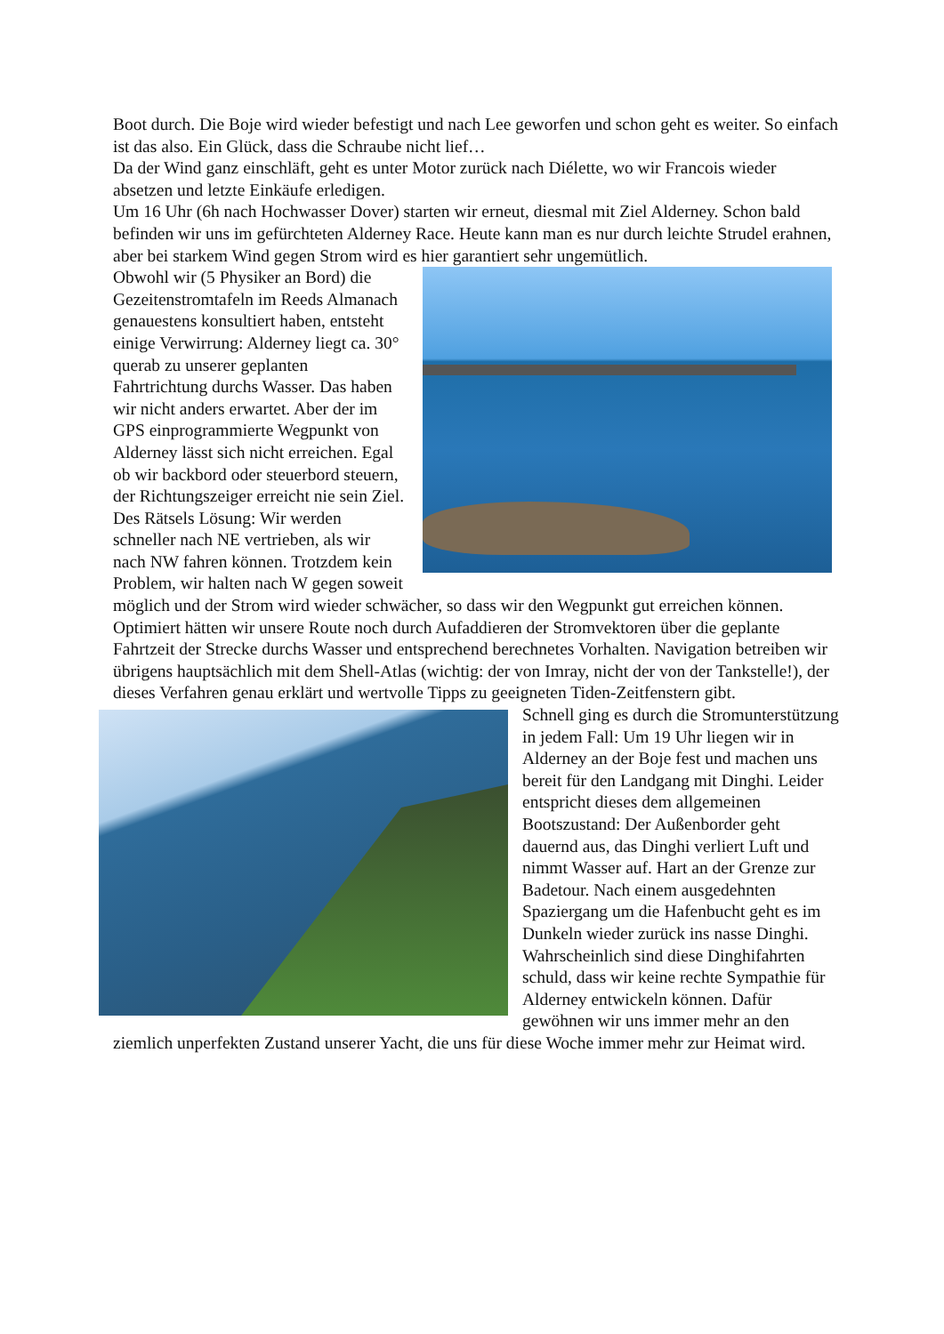Boot durch. Die Boje wird wieder befestigt und nach Lee geworfen und schon geht es weiter. So einfach ist das also. Ein Glück, dass die Schraube nicht lief…
Da der Wind ganz einschläft, geht es unter Motor zurück nach Diélette, wo wir Francois wieder absetzen und letzte Einkäufe erledigen.
Um 16 Uhr (6h nach Hochwasser Dover) starten wir erneut, diesmal mit Ziel Alderney. Schon bald befinden wir uns im gefürchteten Alderney Race. Heute kann man es nur durch leichte Strudel erahnen, aber bei starkem Wind gegen Strom wird es hier garantiert sehr ungemütlich.
Obwohl wir (5 Physiker an Bord) die Gezeitenstromtafeln im Reeds Almanach genauestens konsultiert haben, entsteht einige Verwirrung: Alderney liegt ca. 30° querab zu unserer geplanten Fahrtrichtung durchs Wasser. Das haben wir nicht anders erwartet. Aber der im GPS einprogrammierte Wegpunkt von Alderney lässt sich nicht erreichen. Egal ob wir backbord oder steuerbord steuern, der Richtungszeiger erreicht nie sein Ziel. Des Rätsels Lösung: Wir werden schneller nach NE vertrieben, als wir nach NW fahren können. Trotzdem kein Problem, wir halten nach W gegen soweit möglich und der Strom wird wieder schwächer, so dass wir den Wegpunkt gut erreichen können. Optimiert hätten wir unsere Route noch durch Aufaddieren der Stromvektoren über die geplante Fahrtzeit der Strecke durchs Wasser und entsprechend berechnetes Vorhalten. Navigation betreiben wir übrigens hauptsächlich mit dem Shell-Atlas (wichtig: der von Imray, nicht der von der Tankstelle!), der dieses Verfahren genau erklärt und wertvolle Tipps zu geeigneten Tiden-Zeitfenstern gibt.
Schnell ging es durch die Stromunterstützung in jedem Fall: Um 19 Uhr liegen wir in Alderney an der Boje fest und machen uns bereit für den Landgang mit Dinghi. Leider entspricht dieses dem allgemeinen Bootszustand: Der Außenborder geht dauernd aus, das Dinghi verliert Luft und nimmt Wasser auf. Hart an der Grenze zur Badetour. Nach einem ausgedehnten Spaziergang um die Hafenbucht geht es im Dunkeln wieder zurück ins nasse Dinghi. Wahrscheinlich sind diese Dinghifahrten schuld, dass wir keine rechte Sympathie für Alderney entwickeln können. Dafür gewöhnen wir uns immer mehr an den ziemlich unperfekten Zustand unserer Yacht, die uns für diese Woche immer mehr zur Heimat wird.